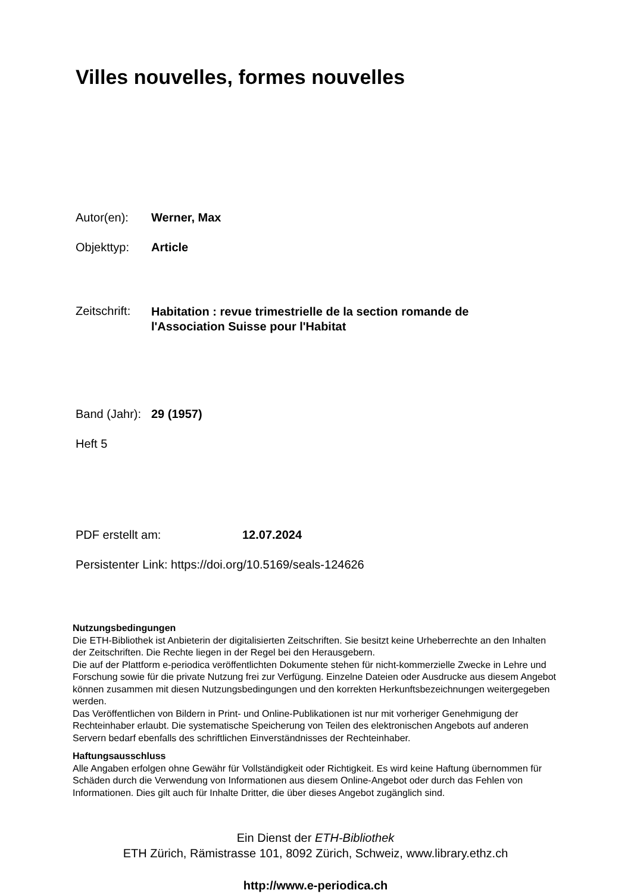Villes nouvelles, formes nouvelles
Autor(en): Werner, Max
Objekttyp: Article
Zeitschrift:
Habitation : revue trimestrielle de la section romande de
l'Association Suisse pour l'Habitat
Band (Jahr):
29 (1957)
Heft 5
PDF erstellt am: 12.07.2024
Persistenter Link: https://doi.org/10.5169/seals-124626
Nutzungsbedingungen
Die ETH-Bibliothek ist Anbieterin der digitalisierten Zeitschriften. Sie besitzt keine Urheberrechte an den Inhalten der Zeitschriften. Die Rechte liegen in der Regel bei den Herausgebern.
Die auf der Plattform e-periodica veröffentlichten Dokumente stehen für nicht-kommerzielle Zwecke in Lehre und Forschung sowie für die private Nutzung frei zur Verfügung. Einzelne Dateien oder Ausdrucke aus diesem Angebot können zusammen mit diesen Nutzungsbedingungen und den korrekten Herkunftsbezeichnungen weitergegeben werden.
Das Veröffentlichen von Bildern in Print- und Online-Publikationen ist nur mit vorheriger Genehmigung der Rechteinhaber erlaubt. Die systematische Speicherung von Teilen des elektronischen Angebots auf anderen Servern bedarf ebenfalls des schriftlichen Einverständnisses der Rechteinhaber.
Haftungsausschluss
Alle Angaben erfolgen ohne Gewähr für Vollständigkeit oder Richtigkeit. Es wird keine Haftung übernommen für Schäden durch die Verwendung von Informationen aus diesem Online-Angebot oder durch das Fehlen von Informationen. Dies gilt auch für Inhalte Dritter, die über dieses Angebot zugänglich sind.
Ein Dienst der ETH-Bibliothek
ETH Zürich, Rämistrasse 101, 8092 Zürich, Schweiz, www.library.ethz.ch
http://www.e-periodica.ch